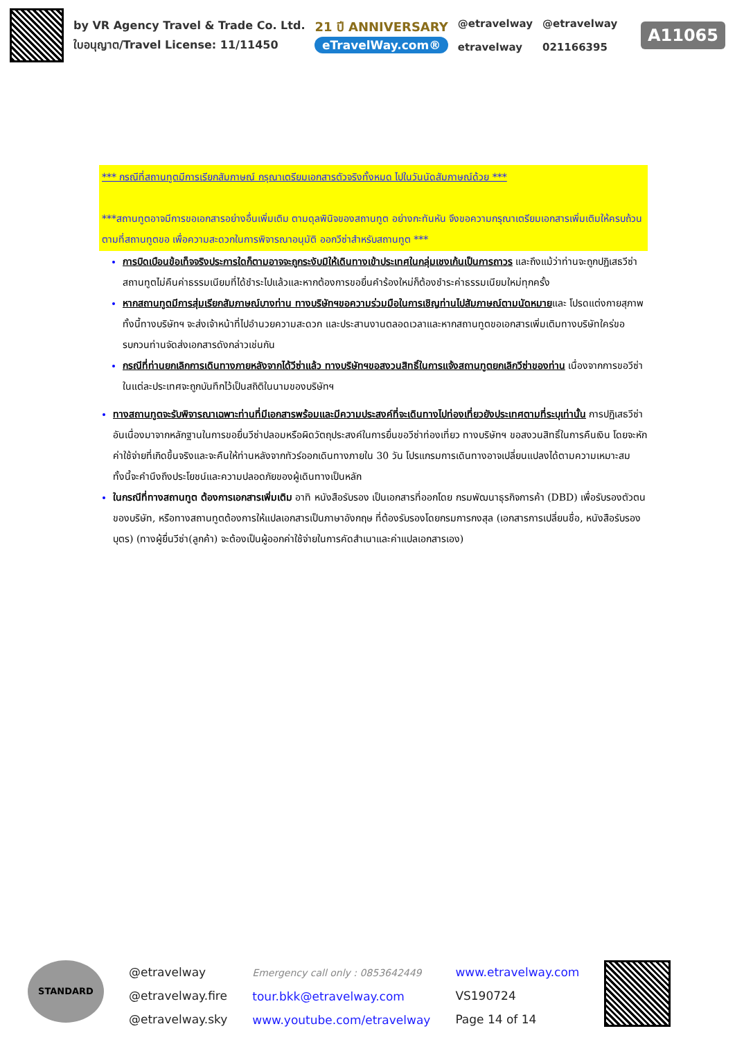by VR Agency Travel & Trade Co. Ltd.
ใบอนุญาต/Travel License: 11/11450
21 ปี ANNIVERSARY
eTravelWay.com®
@etravelway
etravelway
@etravelway
021166395
A11065
*** กรณีที่สถานทูตมีการเรียกสัมภาษณ์ กรุณาเตรียมเอกสารตัวจริงทั้งหมด ไปในวันนัดสัมภาษณ์ด้วย ***
***สถานทูตอาจมีการขอเอกสารอย่างอื่นเพิ่มเติม ตามดุลพินิจของสถานทูต อย่างกะทันหัน จึงขอความกรุณาเตรียมเอกสารเพิ่มเติมให้ครบถ้วน ตามที่สถานทูตขอ เพื่อความสะดวกในการพิจารณาอนุมัติ ออกวีซ่าสำหรับสถานทูต ***
การบิดเบือนข้อเท็จจริงประการใดก็ตามอาจจะถูกระงับมิให้เดินทางเข้าประเทศในกลุ่มเชงเก้นเป็นการถาวร และถึงแม้ว่าท่านจะถูกปฏิเสธวีซ่าสถานทูตไม่คืนค่าธรรมเนียมที่ได้ชำระไปแล้วและหากต้องการขอยื่นคำร้องใหม่ก็ต้องชำระค่าธรรมเนียมใหม่ทุกครั้ง
หากสถานทูตมีการสุ่มเรียกสัมภาษณ์บางท่าน ทางบริษัทฯขอความร่วมมือในการเชิญท่านไปสัมภาษณ์ตามนัดหมายและ โปรดแต่งกายสุภาพ ทั้งนี้ทางบริษัทฯ จะส่งเจ้าหน้าที่ไปอำนวยความสะดวก และประสานงานตลอดเวลาและหากสถานทูตขอเอกสารเพิ่มเติมทางบริษัทใคร่ขอรบกวนท่านจัดส่งเอกสารดังกล่าวเช่นกัน
กรณีที่ท่านยกเลิกการเดินทางภายหลังจากได้วีซ่าแล้ว ทางบริษัทฯขอสงวนสิทธิ์ในการแจ้งสถานทูตยกเลิกวีซ่าของท่าน เนื่องจากการขอวีซ่าในแต่ละประเทศจะถูกบันทึกไว้เป็นสถิติในนามของบริษัทฯ
ทางสถานทูตจะรับพิจารณาเฉพาะท่านที่มีเอกสารพร้อมและมีความประสงค์ที่จะเดินทางไปท่องเที่ยวยังประเทศตามที่ระบุเท่านั้น การปฏิเสธวีซ่าอันเนื่องมาจากหลักฐานในการขอยื่นวีซ่าปลอมหรือผิดวัตถุประสงค์ในการยื่นขอวีซ่าท่องเที่ยว ทางบริษัทฯ ขอสงวนสิทธิ์ในการคืนเงิน โดยจะหักค่าใช้จ่ายที่เกิดขึ้นจริงและจะคืนให้ท่านหลังจากทัวร์ออกเดินทางภายใน 30 วัน โปรแกรมการเดินทางอาจเปลี่ยนแปลงได้ตามความเหมาะสม ทั้งนี้จะคำนึงถึงประโยชน์และความปลอดภัยของผู้เดินทางเป็นหลัก
ในกรณีที่ทางสถานทูต ต้องการเอกสารเพิ่มเติม อาทิ หนังสือรับรอง เป็นเอกสารที่ออกโดย กรมพัฒนาธุรกิจการค้า (DBD) เพื่อรับรองตัวตนของบริษัท, หรือทางสถานทูตต้องการให้แปลเอกสารเป็นภาษาอังกฤษ ที่ต้องรับรองโดยกรมการกงสุล (เอกสารการเปลี่ยนชื่อ, หนังสือรับรองบุตร) (ทางผู้ยื่นวีซ่า(ลูกค้า) จะต้องเป็นผู้ออกค่าใช้จ่ายในการคัดสำเนาและค่าแปลเอกสารเอง)
STANDARD
@etravelway
@etravelway.fire
@etravelway.sky
Emergency call only : 0853642449
tour.bkk@etravelway.com
www.youtube.com/etravelway
www.etravelway.com
VS190724
Page 14 of 14